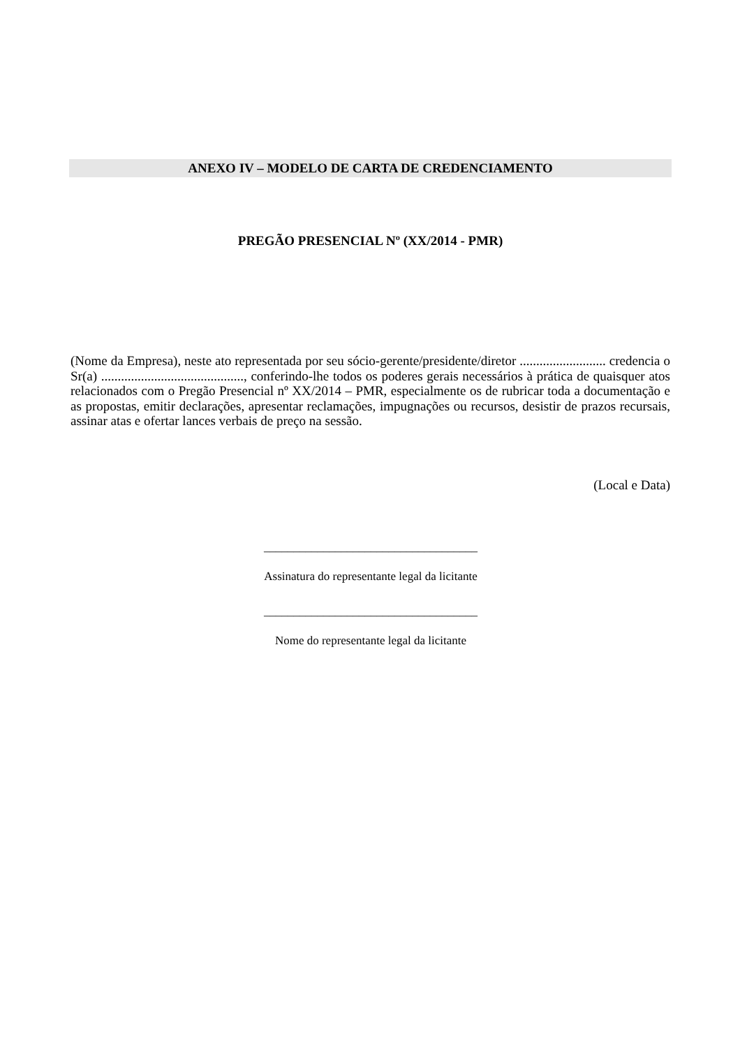ANEXO IV – MODELO DE CARTA DE CREDENCIAMENTO
PREGÃO PRESENCIAL Nº (XX/2014 - PMR)
(Nome da Empresa), neste ato representada por seu sócio-gerente/presidente/diretor .......................... credencia o Sr(a) ..........................................., conferindo-lhe todos os poderes gerais necessários à prática de quaisquer atos relacionados com o Pregão Presencial nº XX/2014 – PMR, especialmente os de rubricar toda a documentação e as propostas, emitir declarações, apresentar reclamações, impugnações ou recursos, desistir de prazos recursais, assinar atas e ofertar lances verbais de preço na sessão.
(Local e Data)
____________________________________
Assinatura do representante legal da licitante
____________________________________
Nome do representante legal da licitante